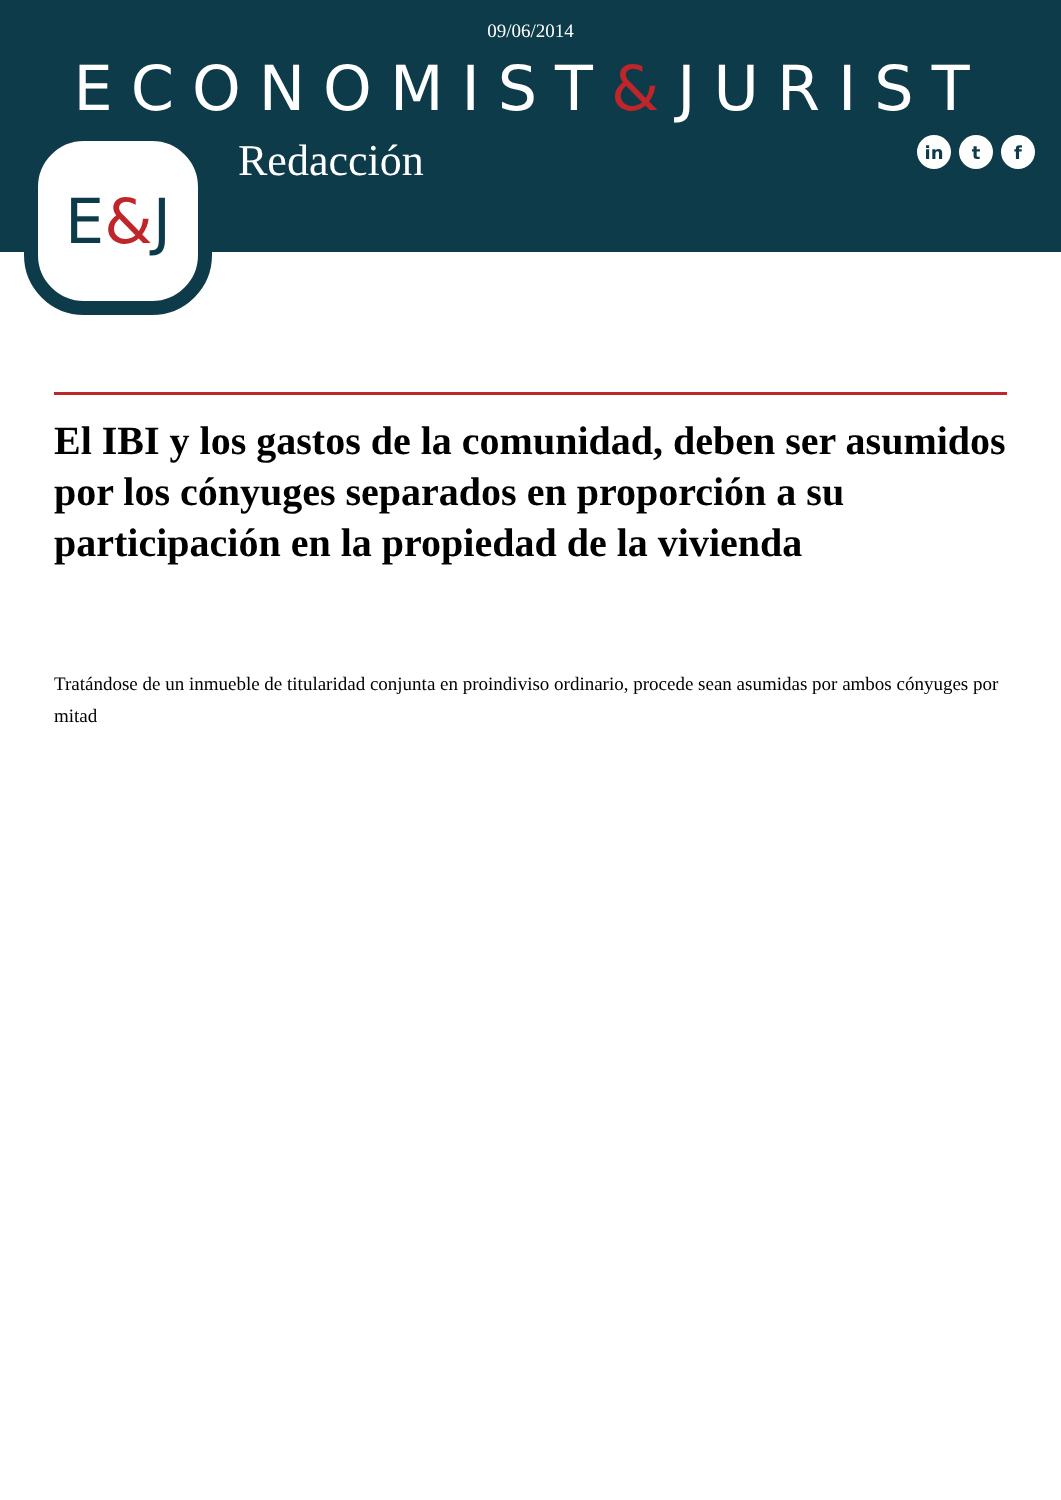09/06/2014
ECONOMIST&JURIST
E & J
Redacción
in t f
El IBI y los gastos de la comunidad, deben ser asumidos por los cónyuges separados en proporción a su participación en la propiedad de la vivienda
Tratándose de un inmueble de titularidad conjunta en proindiviso ordinario, procede sean asumidas por ambos cónyuges por mitad